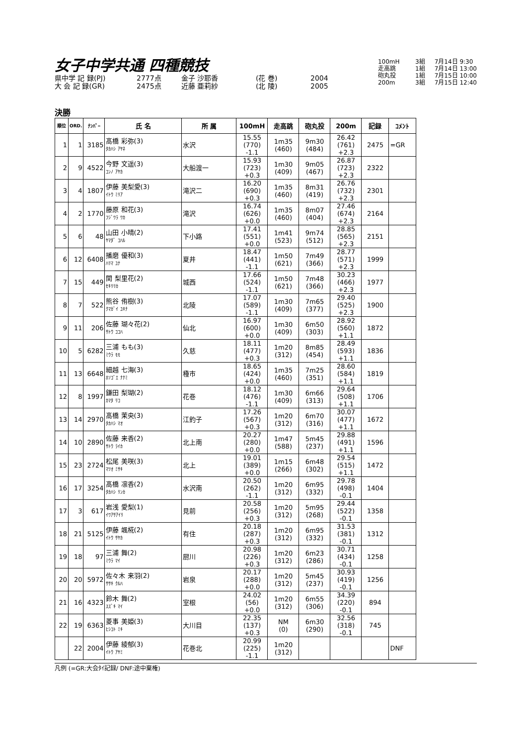女子中学共通 四種競技
県中学 記 録(PJ) 2777点 金子 沙耶香 (花 巻) 2004
大 会 記 録(GR) 2475点 近藤 亜莉紗 (北 陵) 2005
100mH 3組 7月14日 9:30
走高跳 1組 7月14日 13:00
砲丸投 1組 7月15日 10:00
200m 3組 7月15日 12:40
決勝
| 順位 | ORD. | ﾅﾝﾊﾞｰ | 氏 名 | 所 属 | 100mH | 走高跳 | 砲丸投 | 200m | 記録 | ｺﾒﾝﾄ |
| --- | --- | --- | --- | --- | --- | --- | --- | --- | --- | --- |
| 1 | 1 | 3185 | 髙橋 彩弥(3) ﾀｶﾊｼ ｱﾔﾈ | 水沢 | 15.55 (770) -1.1 | 1m35 (460) | 9m30 (484) | 26.42 (761) +2.3 | 2475 | =GR |
| 2 | 9 | 4522 | 今野 文遥(3) ｺﾝﾉ ｱﾔｶ | 大船渡一 | 15.93 (723) +0.3 | 1m30 (409) | 9m05 (467) | 26.87 (723) +2.3 | 2322 | |
| 3 | 4 | 1807 | 伊藤 美梨愛(3) ｲﾄｳ ﾐﾘｱ | 滝沢二 | 16.20 (690) +0.3 | 1m35 (460) | 8m31 (419) | 26.76 (732) +2.3 | 2301 | |
| 4 | 2 | 1770 | 藤原 和花(3) ﾌｼﾞﾜﾗ ﾜｶ | 滝沢 | 16.74 (626) +0.0 | 1m35 (460) | 8m07 (404) | 27.46 (674) +2.3 | 2164 | |
| 5 | 6 | 48 | 山田 小晴(2) ﾔﾏﾀﾞ ｺﾊﾙ | 下小路 | 17.41 (551) +0.0 | 1m41 (523) | 9m74 (512) | 28.85 (565) +2.3 | 2151 | |
| 6 | 12 | 6408 | 播磨 優和(3) ﾊﾘﾏ ﾕﾅ | 夏井 | 18.47 (441) -1.1 | 1m50 (621) | 7m49 (366) | 28.77 (571) +2.3 | 1999 | |
| 7 | 15 | 449 | 関 梨里花(2) ｾｷﾘﾘｶ | 城西 | 17.66 (524) -1.1 | 1m50 (621) | 7m48 (366) | 30.23 (466) +2.3 | 1977 | |
| 8 | 7 | 522 | 熊谷 侑樹(3) ｸﾏｶﾞｲ ﾕｷﾅ | 北陵 | 17.07 (589) -1.1 | 1m30 (409) | 7m65 (377) | 29.40 (525) +2.3 | 1900 | |
| 9 | 11 | 206 | 佐藤 瑚々花(2) ｻﾄｳ ｺｺﾊ | 仙北 | 16.97 (600) +0.0 | 1m30 (409) | 6m50 (303) | 28.92 (560) +1.1 | 1872 | |
| 10 | 5 | 6282 | 三浦 もも(3) ﾐｳﾗ ﾓﾓ | 久慈 | 18.11 (477) +0.3 | 1m20 (312) | 8m85 (454) | 28.49 (593) +1.1 | 1836 | |
| 11 | 13 | 6648 | 細越 七海(3) ﾎｿｺﾞｴ ﾅﾅﾐ | 種市 | 18.65 (424) +0.0 | 1m35 (460) | 7m25 (351) | 28.60 (584) +1.1 | 1819 | |
| 12 | 8 | 1997 | 鎌田 梨瑚(2) ｶﾏﾀ ﾘｺ | 花巻 | 18.12 (476) -1.1 | 1m30 (409) | 6m66 (313) | 29.64 (508) +1.1 | 1706 | |
| 13 | 14 | 2970 | 髙橋 茉央(3) ﾀｶﾊｼ ﾏｵ | 江釣子 | 17.26 (567) +0.3 | 1m20 (312) | 6m70 (316) | 30.07 (477) +1.1 | 1672 | |
| 14 | 10 | 2890 | 佐藤 来香(2) ｻﾄｳ ﾗｲｶ | 北上南 | 20.27 (280) +0.0 | 1m47 (588) | 5m45 (237) | 29.88 (491) +1.1 | 1596 | |
| 15 | 23 | 2724 | 松尾 美咲(3) ﾏﾂｵ ﾐｻｷ | 北上 | 19.01 (389) +0.0 | 1m15 (266) | 6m48 (302) | 29.54 (515) +1.1 | 1472 | |
| 16 | 17 | 3254 | 髙橋 凛香(2) ﾀｶﾊｼ ﾘﾝｶ | 水沢南 | 20.50 (262) -1.1 | 1m20 (312) | 6m95 (332) | 29.78 (498) -0.1 | 1404 | |
| 17 | 3 | 617 | 岩浅 愛梨(1) ｲﾜｱｻｱｲﾘ | 見前 | 20.58 (256) +0.3 | 1m20 (312) | 5m95 (268) | 29.44 (522) -0.1 | 1358 | |
| 18 | 21 | 5125 | 伊藤 颯椛(2) ｲﾄｳ ｻﾔｶ | 有住 | 20.18 (287) +0.3 | 1m20 (312) | 6m95 (332) | 31.53 (381) -0.1 | 1312 | |
| 19 | 18 | 97 | 三浦 舞(2) ﾐｳﾗ ﾏｲ | 厨川 | 20.98 (226) +0.3 | 1m20 (312) | 6m23 (286) | 30.71 (434) -0.1 | 1258 | |
| 20 | 20 | 5972 | 佐々木 来羽(2) ｻｻｷ ｸﾙﾊ | 岩泉 | 20.17 (288) +0.0 | 1m20 (312) | 5m45 (237) | 30.93 (419) -0.1 | 1256 | |
| 21 | 16 | 4323 | 鈴木 舞(2) ｽｽﾞｷ ﾏｲ | 室根 | 24.02 (56) +0.0 | 1m20 (312) | 6m55 (306) | 34.39 (220) -0.1 | 894 | |
| 22 | 19 | 6363 | 菱事 美姫(3) ﾋｼｺﾄ ﾐｷ | 大川目 | 22.35 (137) +0.3 | NM (0) | 6m30 (290) | 32.56 (318) -0.1 | 745 | |
| | 22 | 2004 | 伊藤 綾郁(3) ｲﾄｳ ｱﾔﾐ | 花巻北 | 20.99 (225) -1.1 | 1m20 (312) | | | | DNF |
凡例 (=GR:大会ﾀｲ記録/ DNF:途中棄権)